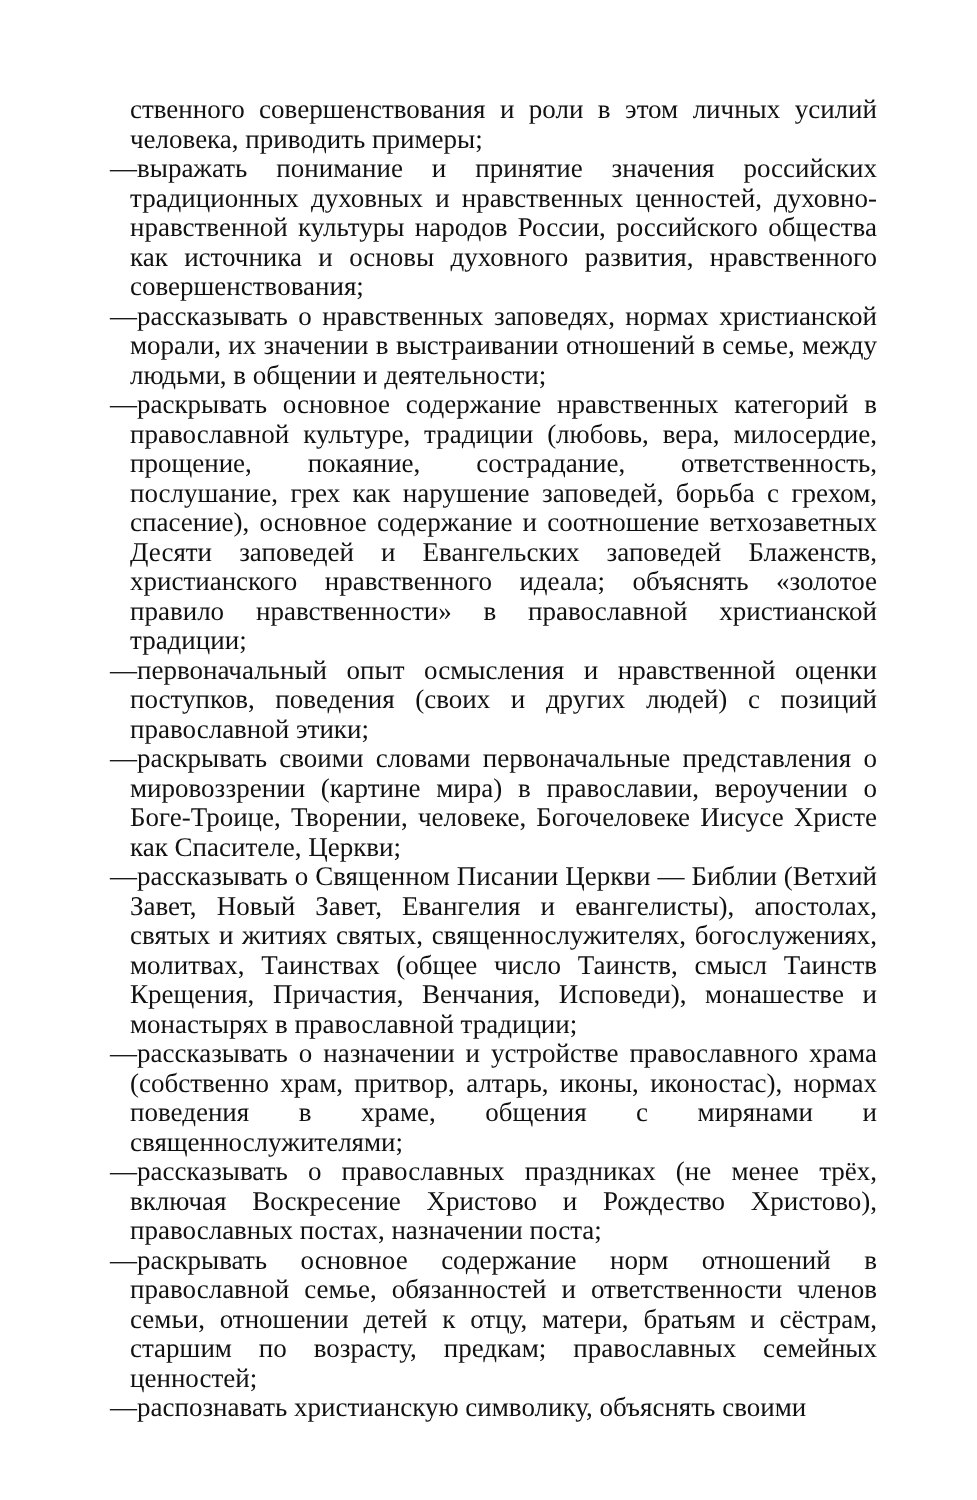ственного совершенствования и роли в этом личных усилий человека, приводить примеры;
—выражать понимание и принятие значения российских традиционных духовных и нравственных ценностей, духовно-нравственной культуры народов России, российского общества как источника и основы духовного развития, нравственного совершенствования;
—рассказывать о нравственных заповедях, нормах христианской морали, их значении в выстраивании отношений в семье, между людьми, в общении и деятельности;
—раскрывать основное содержание нравственных категорий в православной культуре, традиции (любовь, вера, милосердие, прощение, покаяние, сострадание, ответственность, послушание, грех как нарушение заповедей, борьба с грехом, спасение), основное содержание и соотношение ветхозаветных Десяти заповедей и Евангельских заповедей Блаженств, христианского нравственного идеала; объяснять «золотое правило нравственности» в православной христианской традиции;
—первоначальный опыт осмысления и нравственной оценки поступков, поведения (своих и других людей) с позиций православной этики;
—раскрывать своими словами первоначальные представления о мировоззрении (картине мира) в православии, вероучении о Боге-Троице, Творении, человеке, Богочеловеке Иисусе Христе как Спасителе, Церкви;
—рассказывать о Священном Писании Церкви — Библии (Ветхий Завет, Новый Завет, Евангелия и евангелисты), апостолах, святых и житиях святых, священнослужителях, богослужениях, молитвах, Таинствах (общее число Таинств, смысл Таинств Крещения, Причастия, Венчания, Исповеди), монашестве и монастырях в православной традиции;
—рассказывать о назначении и устройстве православного храма (собственно храм, притвор, алтарь, иконы, иконостас), нормах поведения в храме, общения с мирянами и священнослужителями;
—рассказывать о православных праздниках (не менее трёх, включая Воскресение Христово и Рождество Христово), православных постах, назначении поста;
—раскрывать основное содержание норм отношений в православной семье, обязанностей и ответственности членов семьи, отношении детей к отцу, матери, братьям и сёстрам, старшим по возрасту, предкам; православных семейных ценностей;
—распознавать христианскую символику, объяснять своими